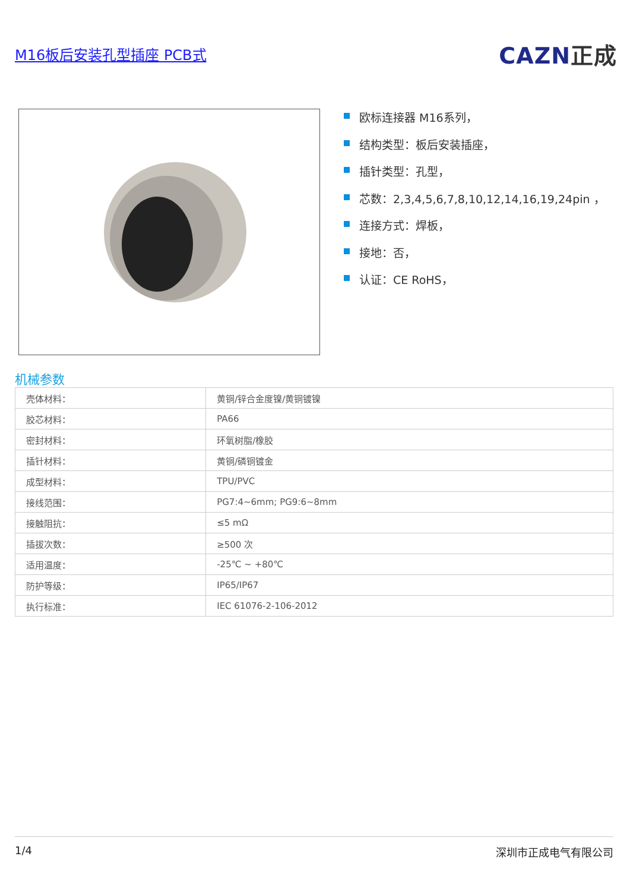M16板后安装孔型插座 PCB式
CAZN正成
欧标连接器 M16系列，
结构类型：板后安装插座，
插针类型：孔型，
芯数：2,3,4,5,6,7,8,10,12,14,16,19,24pin ，
连接方式：焊板，
接地：否，
认证：CE RoHS，
机械参数
| 壳体材料： | 黄铜/锌合金度镍/黄铜镀镍 |
| 胶芯材料： | PA66 |
| 密封材料： | 环氧树脂/橡胶 |
| 插针材料： | 黄铜/磷铜镀金 |
| 成型材料： | TPU/PVC |
| 接线范围： | PG7:4~6mm; PG9:6~8mm |
| 接触阻抗： | ≤5 mΩ |
| 插拔次数： | ≥500 次 |
| 适用温度： | -25℃ ~ +80℃ |
| 防护等级： | IP65/IP67 |
| 执行标准： | IEC 61076-2-106-2012 |
1/4 深圳市正成电气有限公司